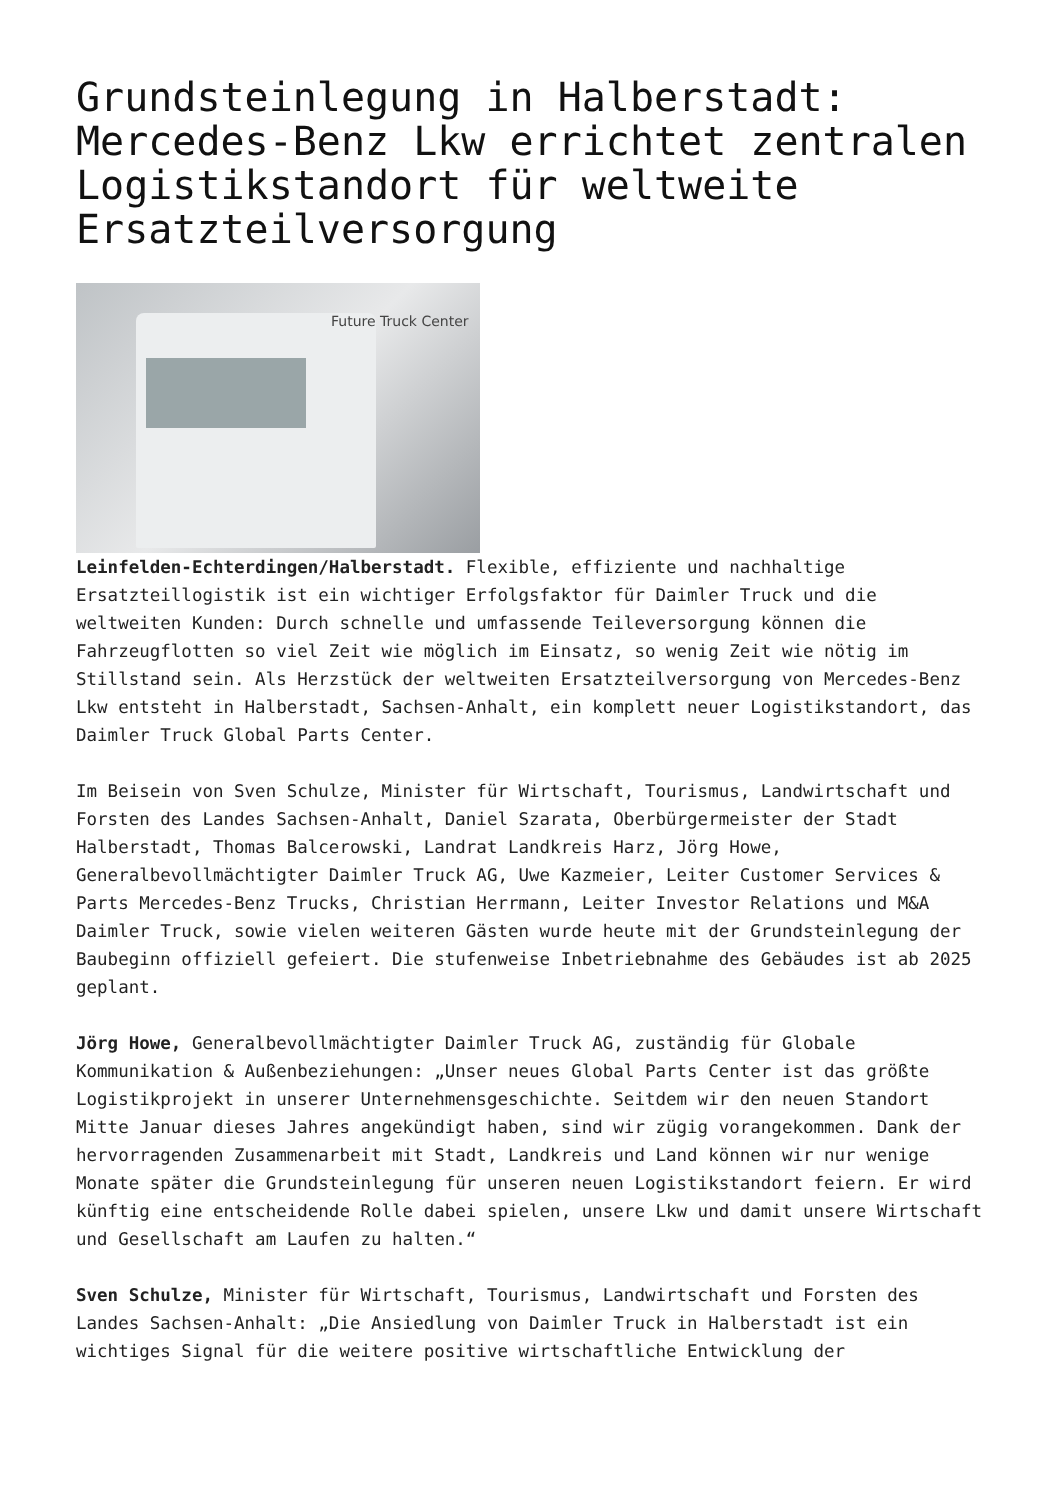Grundsteinlegung in Halberstadt: Mercedes-Benz Lkw errichtet zentralen Logistikstandort für weltweite Ersatzteilversorgung
Future Truck Center
Leinfelden-Echterdingen/Halberstadt. Flexible, effiziente und nachhaltige Ersatzteillogistik ist ein wichtiger Erfolgsfaktor für Daimler Truck und die weltweiten Kunden: Durch schnelle und umfassende Teileversorgung können die Fahrzeugflotten so viel Zeit wie möglich im Einsatz, so wenig Zeit wie nötig im Stillstand sein. Als Herzstück der weltweiten Ersatzteilversorgung von Mercedes-Benz Lkw entsteht in Halberstadt, Sachsen-Anhalt, ein komplett neuer Logistikstandort, das Daimler Truck Global Parts Center.
Im Beisein von Sven Schulze, Minister für Wirtschaft, Tourismus, Landwirtschaft und Forsten des Landes Sachsen-Anhalt, Daniel Szarata, Oberbürgermeister der Stadt Halberstadt, Thomas Balcerowski, Landrat Landkreis Harz, Jörg Howe, Generalbevollmächtigter Daimler Truck AG, Uwe Kazmeier, Leiter Customer Services & Parts Mercedes-Benz Trucks, Christian Herrmann, Leiter Investor Relations und M&A Daimler Truck, sowie vielen weiteren Gästen wurde heute mit der Grundsteinlegung der Baubeginn offiziell gefeiert. Die stufenweise Inbetriebnahme des Gebäudes ist ab 2025 geplant.
Jörg Howe, Generalbevollmächtigter Daimler Truck AG, zuständig für Globale Kommunikation & Außenbeziehungen: „Unser neues Global Parts Center ist das größte Logistikprojekt in unserer Unternehmensgeschichte. Seitdem wir den neuen Standort Mitte Januar dieses Jahres angekündigt haben, sind wir zügig vorangekommen. Dank der hervorragenden Zusammenarbeit mit Stadt, Landkreis und Land können wir nur wenige Monate später die Grundsteinlegung für unseren neuen Logistikstandort feiern. Er wird künftig eine entscheidende Rolle dabei spielen, unsere Lkw und damit unsere Wirtschaft und Gesellschaft am Laufen zu halten.“
Sven Schulze, Minister für Wirtschaft, Tourismus, Landwirtschaft und Forsten des Landes Sachsen-Anhalt: „Die Ansiedlung von Daimler Truck in Halberstadt ist ein wichtiges Signal für die weitere positive wirtschaftliche Entwicklung der